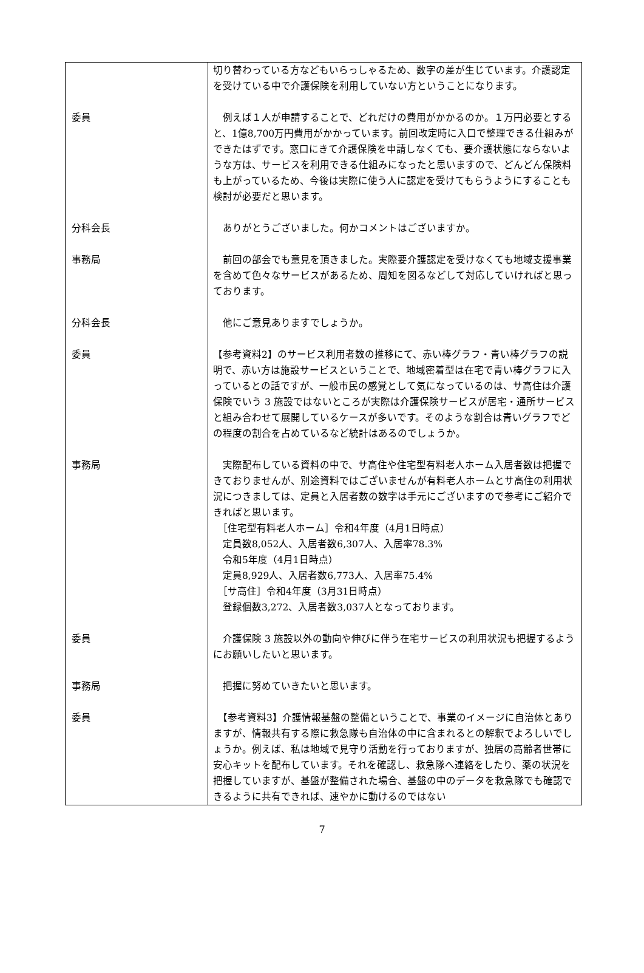| | 切り替わっている方などもいらっしゃるため、数字の差が生じています。介護認定を受けている中で介護保険を利用していない方ということになります。 |
| 委員 | 例えば１人が申請することで、どれだけの費用がかかるのか。１万円必要とすると、1億8,700万円費用がかかっています。前回改定時に入口で整理できる仕組みができたはずです。窓口にきて介護保険を申請しなくても、要介護状態にならないような方は、サービスを利用できる仕組みになったと思いますので、どんどん保険料も上がっているため、今後は実際に使う人に認定を受けてもらうようにすることも検討が必要だと思います。 |
| 分科会長 | ありがとうございました。何かコメントはございますか。 |
| 事務局 | 前回の部会でも意見を頂きました。実際要介護認定を受けなくても地域支援事業を含めて色々なサービスがあるため、周知を図るなどして対応していければと思っております。 |
| 分科会長 | 他にご意見ありますでしょうか。 |
| 委員 | 【参考資料2】のサービス利用者数の推移にて、赤い棒グラフ・青い棒グラフの説明で、赤い方は施設サービスということで、地域密着型は在宅で青い棒グラフに入っているとの話ですが、一般市民の感覚として気になっているのは、サ高住は介護保険でいう 3 施設ではないところが実際は介護保険サービスが居宅・通所サービスと組み合わせて展開しているケースが多いです。そのような割合は青いグラフでどの程度の割合を占めているなど統計はあるのでしょうか。 |
| 事務局 | 実際配布している資料の中で、サ高住や住宅型有料老人ホーム入居者数は把握できておりませんが、別途資料ではございませんが有料老人ホームとサ高住の利用状況につきましては、定員と入居者数の数字は手元にございますので参考にご紹介できればと思います。 ［住宅型有料老人ホーム］令和4年度（4月1日時点） 定員数8,052人、入居者数6,307人、入居率78.3% 令和5年度（4月1日時点） 定員8,929人、入居者数6,773人、入居率75.4% ［サ高住］令和4年度（3月31日時点） 登録個数3,272、入居者数3,037人となっております。 |
| 委員 | 介護保険 3 施設以外の動向や伸びに伴う在宅サービスの利用状況も把握するようにお願いしたいと思います。 |
| 事務局 | 把握に努めていきたいと思います。 |
| 委員 | 【参考資料3】介護情報基盤の整備ということで、事業のイメージに自治体とありますが、情報共有する際に救急隊も自治体の中に含まれるとの解釈でよろしいでしょうか。例えば、私は地域で見守り活動を行っておりますが、独居の高齢者世帯に安心キットを配布しています。それを確認し、救急隊へ連絡をしたり、薬の状況を把握していますが、基盤が整備された場合、基盤の中のデータを救急隊でも確認できるように共有できれば、速やかに動けるのではない |
7